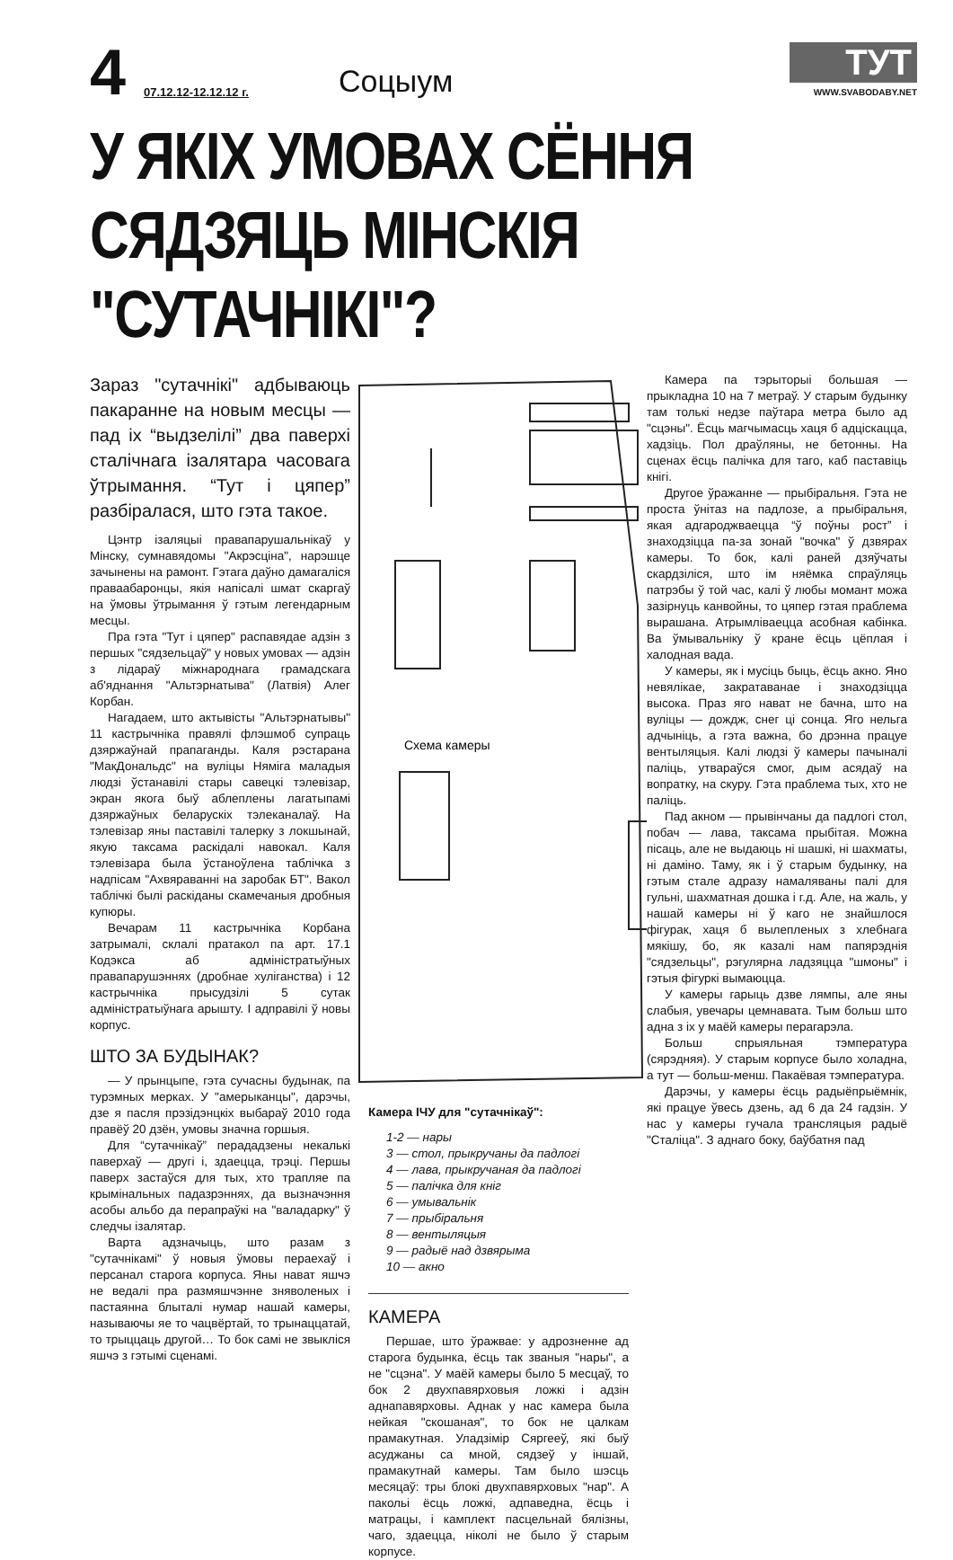4 07.12.12-12.12.12 г. Соцыум
ТУТ
WWW.SVABODABY.NET
У ЯКІХ УМОВАХ СЁННЯ СЯДЗЯЦЬ МІНСКІЯ "СУТАЧНІКІ"?
Зараз "сутачнікі" адбываюць пакаранне на новым месцы — пад іх “выдзелілі” два паверхі сталічнага ізалятара часовага ўтрымання. “Тут і цяпер” разбіралася, што гэта такое.
Цэнтр ізаляцыі правапарушальнікаў у Мінску, сумнавядомы "Акрэсціна", нарэшце зачынены на рамонт. Гэтага даўно дамагаліся праваабаронцы, якія напісалі шмат скаргаў на ўмовы ўтрымання ў гэтым легендарным месцы.
Пра гэта "Тут і цяпер" распавядае адзін з першых "сядзельцаў" у новых умовах — адзін з лідараў міжнароднага грамадскага аб'яднання "Альтэрнатыва" (Латвія) Алег Корбан.
Нагадаем, што актывісты "Альтэрнатывы" 11 кастрычніка правялі флэшмоб супраць дзяржаўнай прапаганды. Каля рэстарана "МакДональдс" на вуліцы Няміга маладыя людзі ўстанавілі стары савецкі тэлевізар, экран якога быў аблеплены лагатыпамі дзяржаўных беларускіх тэлеканалаў. На тэлевізар яны паставілі талерку з локшынай, якую таксама раскідалі навокал. Каля тэлевізара была ўстаноўлена таблічка з надпісам "Ахвяраванні на заробак БТ". Вакол таблічкі былі раскіданы скамечаныя дробныя купюры.
Вечарам 11 кастрычніка Корбана затрымалі, склалі пратакол па арт. 17.1 Кодэкса аб адміністратыўных правапарушэннях (дробнае хуліганства) і 12 кастрычніка прысудзілі 5 сутак адміністратыўнага арышту. І адправілі ў новы корпус.
ШТО ЗА БУДЫНАК?
— У прынцыпе, гэта сучасны будынак, па турэмных мерках. У "амерыканцы", дарэчы, дзе я пасля прэзідэнцкіх выбараў 2010 года правёў 20 дзён, умовы значна горшыя.
Для “сутачнікаў” перададзены некалькі паверхаў — другі і, здаецца, трэці. Першы паверх застаўся для тых, хто трапляе па крымінальных падазрэннях, да вызначэння асобы альбо да перапраўкі на "валадарку" ў следчы ізалятар.
Варта адзначыць, што разам з "сутачнікамі" ў новыя ўмовы пераехаў і персанал старога корпуса. Яны нават яшчэ не ведалі пра размяшчэнне зняволеных і пастаянна блыталі нумар нашай камеры, называючы яе то чацвёртай, то трынаццатай, то трыццаць другой… То бок самі не звыкліся яшчэ з гэтымі сценамі.
Схема камеры
Камера ІЧУ для "сутачнікаў":
1-2 — нары
3 — стол, прыкручаны да падлогі
4 — лава, прыкручаная да падлогі
5 — палічка для кніг
6 — умывальнік
7 — прыбіральня
8 — вентыляцыя
9 — радыё над дзвярыма
10 — акно
КАМЕРА
Першае, што ўражвае: у адрозненне ад старога будынка, ёсць так званыя "нары", а не "сцэна". У маёй камеры было 5 месцаў, то бок 2 двухпавярховыя ложкі і адзін аднапавярховы. Аднак у нас камера была нейкая "скошаная", то бок не цалкам прамакутная. Уладзімір Сяргееў, які быў асуджаны са мной, сядзеў у іншай, прамакутнай камеры. Там было шэсць месяцаў: тры блокі двухпавярховых "нар". А пакольі ёсць ложкі, адпаведна, ёсць і матрацы, і камплект пасцельнай бялізны, чаго, здаецца, ніколі не было ў старым корпусе.
Камера па тэрыторыі большая — прыкладна 10 на 7 метраў. У старым будынку там толькі недзе паўтара метра было ад "сцэны". Ёсць магчымасць хаця б адціскацца, хадзіць. Пол драўляны, не бетонны. На сценах ёсць палічка для таго, каб паставіць кнігі.
Другое ўражанне — прыбіральня. Гэта не проста ўнітаз на падлозе, а прыбіральня, якая адгароджваецца “ў поўны рост” і знаходзіцца па-за зонай "вочка" ў дзвярах камеры. То бок, калі раней дзяўчаты скардзіліся, што ім няёмка спраўляць патрэбы ў той час, калі ў любы момант можа зазірнуць канвойны, то цяпер гэтая праблема вырашана. Атрымліваецца асобная кабінка. Ва ўмывальніку ў кране ёсць цёплая і халодная вада.
У камеры, як і мусіць быць, ёсць акно. Яно невялікае, закратаванае і знаходзіцца высока. Праз яго нават не бачна, што на вуліцы — дождж, снег ці сонца. Яго нельга адчыніць, а гэта важна, бо дрэнна працуе вентыляцыя. Калі людзі ў камеры пачыналі паліць, утвараўся смог, дым асядаў на вопратку, на скуру. Гэта праблема тых, хто не паліць.
Пад акном — прывінчаны да падлогі стол, побач — лава, таксама прыбітая. Можна пісаць, але не выдаюць ні шашкі, ні шахматы, ні даміно. Таму, як і ў старым будынку, на гэтым стале адразу намаляваны палі для гульні, шахматная дошка і г.д. Але, на жаль, у нашай камеры ні ў каго не знайшлося фігурак, хаця б вылепленых з хлебнага мякішу, бо, як казалі нам папярэднія "сядзельцы", рэгулярна ладзяцца "шмоны" і гэтыя фігуркі вымаюцца.
У камеры гарыць дзве лямпы, але яны слабыя, увечары цемнавата. Тым больш што адна з іх у маёй камеры перагарэла.
Больш спрыяльная тэмпература (сярэдняя). У старым корпусе было холадна, а тут — больш-менш. Пакаёвая тэмпература.
Дарэчы, у камеры ёсць радыёпрыёмнік, які працуе ўвесь дзень, ад 6 да 24 гадзін. У нас у камеры гучала трансляцыя радыё "Сталіца". З аднаго боку, баўбатня пад